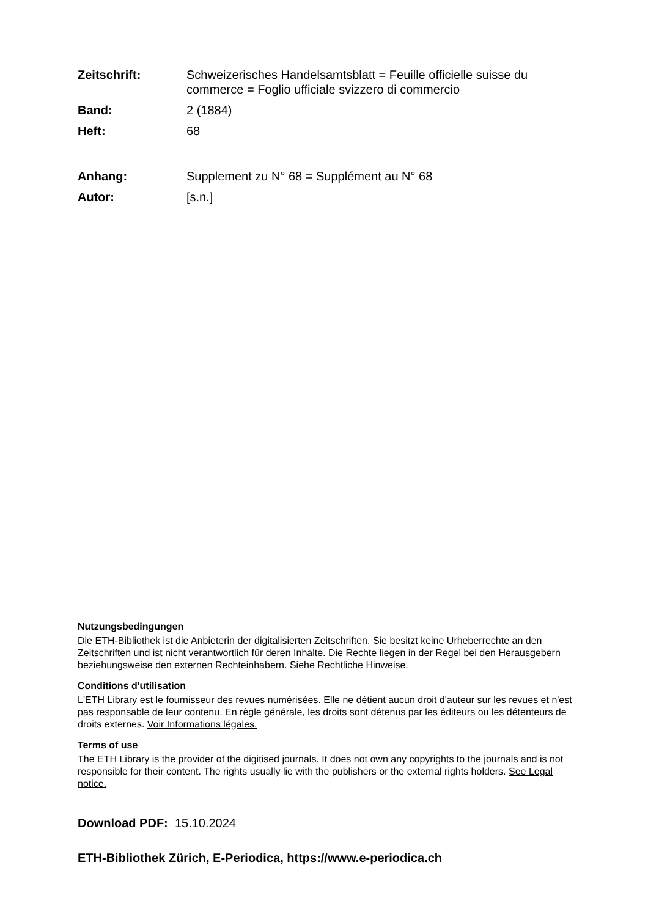Zeitschrift: Schweizerisches Handelsamtsblatt = Feuille officielle suisse du commerce = Foglio ufficiale svizzero di commercio
Band: 2 (1884)
Heft: 68
Anhang: Supplement zu N° 68 = Supplément au N° 68
Autor: [s.n.]
Nutzungsbedingungen
Die ETH-Bibliothek ist die Anbieterin der digitalisierten Zeitschriften. Sie besitzt keine Urheberrechte an den Zeitschriften und ist nicht verantwortlich für deren Inhalte. Die Rechte liegen in der Regel bei den Herausgebern beziehungsweise den externen Rechteinhabern. Siehe Rechtliche Hinweise.
Conditions d'utilisation
L'ETH Library est le fournisseur des revues numérisées. Elle ne détient aucun droit d'auteur sur les revues et n'est pas responsable de leur contenu. En règle générale, les droits sont détenus par les éditeurs ou les détenteurs de droits externes. Voir Informations légales.
Terms of use
The ETH Library is the provider of the digitised journals. It does not own any copyrights to the journals and is not responsible for their content. The rights usually lie with the publishers or the external rights holders. See Legal notice.
Download PDF: 15.10.2024
ETH-Bibliothek Zürich, E-Periodica, https://www.e-periodica.ch